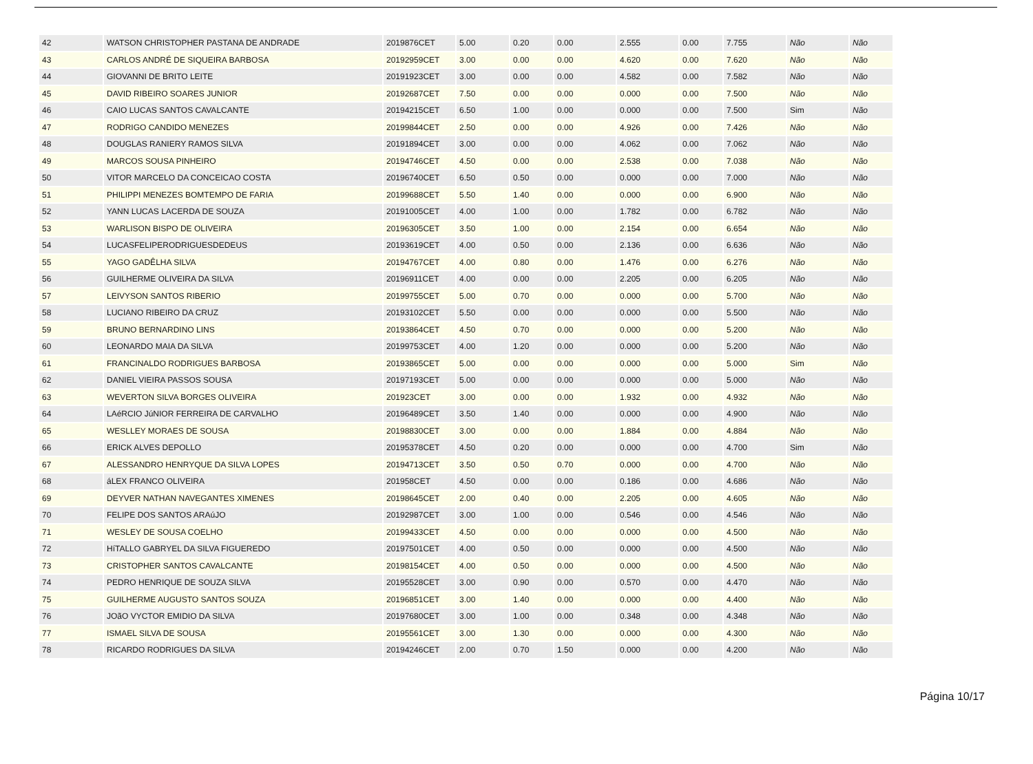| 42 | WATSON CHRISTOPHER PASTANA DE ANDRADE | 2019876CET | 5.00 | 0.20 | 0.00 | 2.555 | 0.00 | 7.755 | Não | Não |
| 43 | CARLOS ANDRÉ DE SIQUEIRA BARBOSA | 20192959CET | 3.00 | 0.00 | 0.00 | 4.620 | 0.00 | 7.620 | Não | Não |
| 44 | GIOVANNI DE BRITO LEITE | 20191923CET | 3.00 | 0.00 | 0.00 | 4.582 | 0.00 | 7.582 | Não | Não |
| 45 | DAVID RIBEIRO SOARES JUNIOR | 20192687CET | 7.50 | 0.00 | 0.00 | 0.000 | 0.00 | 7.500 | Não | Não |
| 46 | CAIO LUCAS SANTOS CAVALCANTE | 20194215CET | 6.50 | 1.00 | 0.00 | 0.000 | 0.00 | 7.500 | Sim | Não |
| 47 | RODRIGO CANDIDO MENEZES | 20199844CET | 2.50 | 0.00 | 0.00 | 4.926 | 0.00 | 7.426 | Não | Não |
| 48 | DOUGLAS RANIERY RAMOS SILVA | 20191894CET | 3.00 | 0.00 | 0.00 | 4.062 | 0.00 | 7.062 | Não | Não |
| 49 | MARCOS SOUSA PINHEIRO | 20194746CET | 4.50 | 0.00 | 0.00 | 2.538 | 0.00 | 7.038 | Não | Não |
| 50 | VITOR MARCELO DA CONCEICAO COSTA | 20196740CET | 6.50 | 0.50 | 0.00 | 0.000 | 0.00 | 7.000 | Não | Não |
| 51 | PHILIPPI MENEZES BOMTEMPO DE FARIA | 20199688CET | 5.50 | 1.40 | 0.00 | 0.000 | 0.00 | 6.900 | Não | Não |
| 52 | YANN LUCAS LACERDA DE SOUZA | 20191005CET | 4.00 | 1.00 | 0.00 | 1.782 | 0.00 | 6.782 | Não | Não |
| 53 | WARLISON BISPO DE OLIVEIRA | 20196305CET | 3.50 | 1.00 | 0.00 | 2.154 | 0.00 | 6.654 | Não | Não |
| 54 | LUCASFELIPERODRIGUESDEDEUS | 20193619CET | 4.00 | 0.50 | 0.00 | 2.136 | 0.00 | 6.636 | Não | Não |
| 55 | YAGO GADÊLHA SILVA | 20194767CET | 4.00 | 0.80 | 0.00 | 1.476 | 0.00 | 6.276 | Não | Não |
| 56 | GUILHERME OLIVEIRA DA SILVA | 20196911CET | 4.00 | 0.00 | 0.00 | 2.205 | 0.00 | 6.205 | Não | Não |
| 57 | LEIVYSON SANTOS RIBERIO | 20199755CET | 5.00 | 0.70 | 0.00 | 0.000 | 0.00 | 5.700 | Não | Não |
| 58 | LUCIANO RIBEIRO DA CRUZ | 20193102CET | 5.50 | 0.00 | 0.00 | 0.000 | 0.00 | 5.500 | Não | Não |
| 59 | BRUNO BERNARDINO LINS | 20193864CET | 4.50 | 0.70 | 0.00 | 0.000 | 0.00 | 5.200 | Não | Não |
| 60 | LEONARDO MAIA DA SILVA | 20199753CET | 4.00 | 1.20 | 0.00 | 0.000 | 0.00 | 5.200 | Não | Não |
| 61 | FRANCINALDO RODRIGUES BARBOSA | 20193865CET | 5.00 | 0.00 | 0.00 | 0.000 | 0.00 | 5.000 | Sim | Não |
| 62 | DANIEL VIEIRA PASSOS SOUSA | 20197193CET | 5.00 | 0.00 | 0.00 | 0.000 | 0.00 | 5.000 | Não | Não |
| 63 | WEVERTON SILVA BORGES OLIVEIRA | 201923CET | 3.00 | 0.00 | 0.00 | 1.932 | 0.00 | 4.932 | Não | Não |
| 64 | LAéRCIO JúNIOR FERREIRA DE CARVALHO | 20196489CET | 3.50 | 1.40 | 0.00 | 0.000 | 0.00 | 4.900 | Não | Não |
| 65 | WESLLEY MORAES DE SOUSA | 20198830CET | 3.00 | 0.00 | 0.00 | 1.884 | 0.00 | 4.884 | Não | Não |
| 66 | ERICK ALVES DEPOLLO | 20195378CET | 4.50 | 0.20 | 0.00 | 0.000 | 0.00 | 4.700 | Sim | Não |
| 67 | ALESSANDRO HENRYQUE DA SILVA LOPES | 20194713CET | 3.50 | 0.50 | 0.70 | 0.000 | 0.00 | 4.700 | Não | Não |
| 68 | áLEX FRANCO OLIVEIRA | 201958CET | 4.50 | 0.00 | 0.00 | 0.186 | 0.00 | 4.686 | Não | Não |
| 69 | DEYVER NATHAN NAVEGANTES XIMENES | 20198645CET | 2.00 | 0.40 | 0.00 | 2.205 | 0.00 | 4.605 | Não | Não |
| 70 | FELIPE DOS SANTOS ARAúJO | 20192987CET | 3.00 | 1.00 | 0.00 | 0.546 | 0.00 | 4.546 | Não | Não |
| 71 | WESLEY DE SOUSA COELHO | 20199433CET | 4.50 | 0.00 | 0.00 | 0.000 | 0.00 | 4.500 | Não | Não |
| 72 | HíTALLO GABRYEL DA SILVA FIGUEREDO | 20197501CET | 4.00 | 0.50 | 0.00 | 0.000 | 0.00 | 4.500 | Não | Não |
| 73 | CRISTOPHER SANTOS CAVALCANTE | 20198154CET | 4.00 | 0.50 | 0.00 | 0.000 | 0.00 | 4.500 | Não | Não |
| 74 | PEDRO HENRIQUE DE SOUZA SILVA | 20195528CET | 3.00 | 0.90 | 0.00 | 0.570 | 0.00 | 4.470 | Não | Não |
| 75 | GUILHERME AUGUSTO SANTOS SOUZA | 20196851CET | 3.00 | 1.40 | 0.00 | 0.000 | 0.00 | 4.400 | Não | Não |
| 76 | JOãO VYCTOR EMIDIO DA SILVA | 20197680CET | 3.00 | 1.00 | 0.00 | 0.348 | 0.00 | 4.348 | Não | Não |
| 77 | ISMAEL SILVA DE SOUSA | 20195561CET | 3.00 | 1.30 | 0.00 | 0.000 | 0.00 | 4.300 | Não | Não |
| 78 | RICARDO RODRIGUES DA SILVA | 20194246CET | 2.00 | 0.70 | 1.50 | 0.000 | 0.00 | 4.200 | Não | Não |
Página 10/17